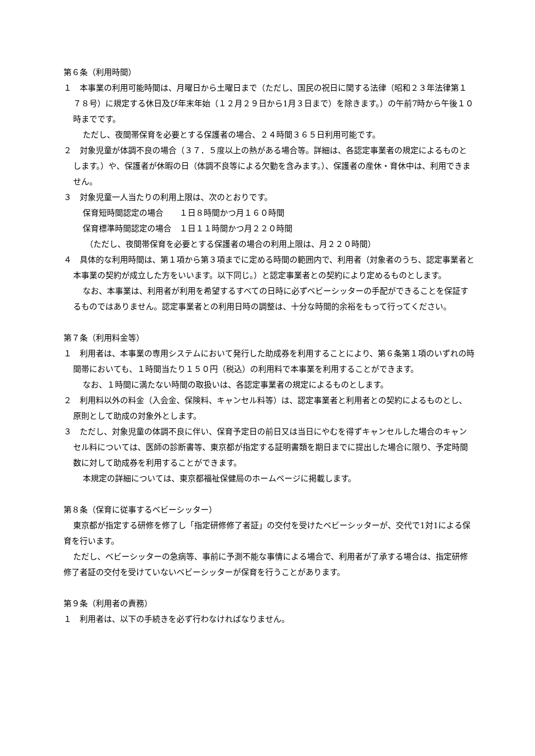第６条（利用時間）
１　本事業の利用可能時間は、月曜日から土曜日まで（ただし、国民の祝日に関する法律（昭和２３年法律第１７８号）に規定する休日及び年末年始（１２月２９日から1月３日まで）を除きます。）の午前7時から午後１０時までです。
ただし、夜間帯保育を必要とする保護者の場合、２４時間３６５日利用可能です。
２　対象児童が体調不良の場合（３７．５度以上の熱がある場合等。詳細は、各認定事業者の規定によるものとします。）や、保護者が休暇の日（体調不良等による欠勤を含みます。）、保護者の産休・育休中は、利用できません。
３　対象児童一人当たりの利用上限は、次のとおりです。
保育短時間認定の場合　　１日８時間かつ月１６０時間
保育標準時間認定の場合　１日１１時間かつ月２２０時間
（ただし、夜間帯保育を必要とする保護者の場合の利用上限は、月２２０時間）
４　具体的な利用時間は、第１項から第３項までに定める時間の範囲内で、利用者（対象者のうち、認定事業者と本事業の契約が成立した方をいいます。以下同じ。）と認定事業者との契約により定めるものとします。
なお、本事業は、利用者が利用を希望するすべての日時に必ずベビーシッターの手配ができることを保証するものではありません。認定事業者との利用日時の調整は、十分な時間的余裕をもって行ってください。
第７条（利用料金等）
１　利用者は、本事業の専用システムにおいて発行した助成券を利用することにより、第６条第１項のいずれの時間帯においても、１時間当たり１５０円（税込）の利用料で本事業を利用することができます。
なお、１時間に満たない時間の取扱いは、各認定事業者の規定によるものとします。
２　利用料以外の料金（入会金、保険料、キャンセル料等）は、認定事業者と利用者との契約によるものとし、原則として助成の対象外とします。
３　ただし、対象児童の体調不良に伴い、保育予定日の前日又は当日にやむを得ずキャンセルした場合のキャンセル料については、医師の診断書等、東京都が指定する証明書類を期日までに提出した場合に限り、予定時間数に対して助成券を利用することができます。
本規定の詳細については、東京都福祉保健局のホームページに掲載します。
第８条（保育に従事するベビーシッター）
東京都が指定する研修を修了し「指定研修修了者証」の交付を受けたベビーシッターが、交代で1対1による保育を行います。
ただし、ベビーシッターの急病等、事前に予測不能な事情による場合で、利用者が了承する場合は、指定研修修了者証の交付を受けていないベビーシッターが保育を行うことがあります。
第９条（利用者の責務）
１　利用者は、以下の手続きを必ず行わなければなりません。